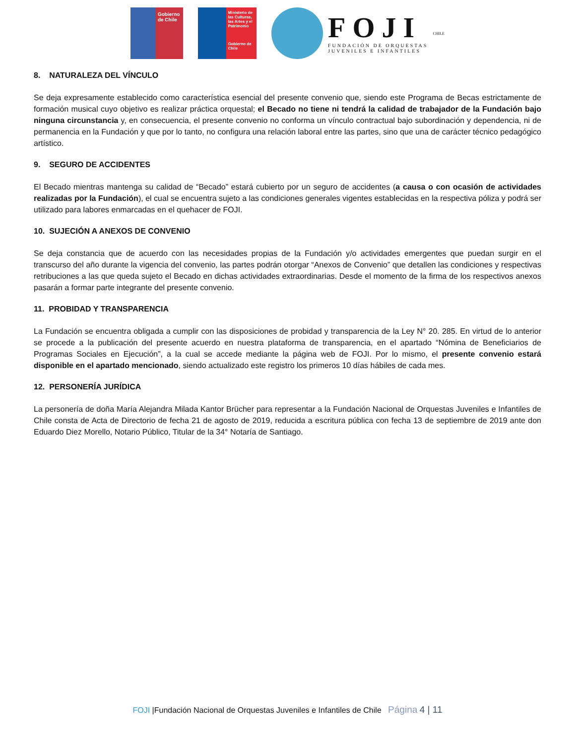Gobierno de Chile
Ministerio de las Culturas, las Artes y el Patrimonio
Gobierno de Chile
FOJI
FUNDACIÓN DE ORQUESTAS
JUVENILES E INFANTILES
CHILE
8. NATURALEZA DEL VÍNCULO
Se deja expresamente establecido como característica esencial del presente convenio que, siendo este Programa de Becas estrictamente de formación musical cuyo objetivo es realizar práctica orquestal; el Becado no tiene ni tendrá la calidad de trabajador de la Fundación bajo ninguna circunstancia y, en consecuencia, el presente convenio no conforma un vínculo contractual bajo subordinación y dependencia, ni de permanencia en la Fundación y que por lo tanto, no configura una relación laboral entre las partes, sino que una de carácter técnico pedagógico artístico.
9. SEGURO DE ACCIDENTES
El Becado mientras mantenga su calidad de “Becado” estará cubierto por un seguro de accidentes (a causa o con ocasión de actividades realizadas por la Fundación), el cual se encuentra sujeto a las condiciones generales vigentes establecidas en la respectiva póliza y podrá ser utilizado para labores enmarcadas en el quehacer de FOJI.
10. SUJECIÓN A ANEXOS DE CONVENIO
Se deja constancia que de acuerdo con las necesidades propias de la Fundación y/o actividades emergentes que puedan surgir en el transcurso del año durante la vigencia del convenio, las partes podrán otorgar “Anexos de Convenio” que detallen las condiciones y respectivas retribuciones a las que queda sujeto el Becado en dichas actividades extraordinarias. Desde el momento de la firma de los respectivos anexos pasarán a formar parte integrante del presente convenio.
11. PROBIDAD Y TRANSPARENCIA
La Fundación se encuentra obligada a cumplir con las disposiciones de probidad y transparencia de la Ley N° 20. 285. En virtud de lo anterior se procede a la publicación del presente acuerdo en nuestra plataforma de transparencia, en el apartado “Nómina de Beneficiarios de Programas Sociales en Ejecución”, a la cual se accede mediante la página web de FOJI. Por lo mismo, el presente convenio estará disponible en el apartado mencionado, siendo actualizado este registro los primeros 10 días hábiles de cada mes.
12. PERSONERÍA JURÍDICA
La personería de doña María Alejandra Milada Kantor Brücher para representar a la Fundación Nacional de Orquestas Juveniles e Infantiles de Chile consta de Acta de Directorio de fecha 21 de agosto de 2019, reducida a escritura pública con fecha 13 de septiembre de 2019 ante don Eduardo Diez Morello, Notario Público, Titular de la 34° Notaría de Santiago.
FOJI |Fundación Nacional de Orquestas Juveniles e Infantiles de Chile Página 4 | 11